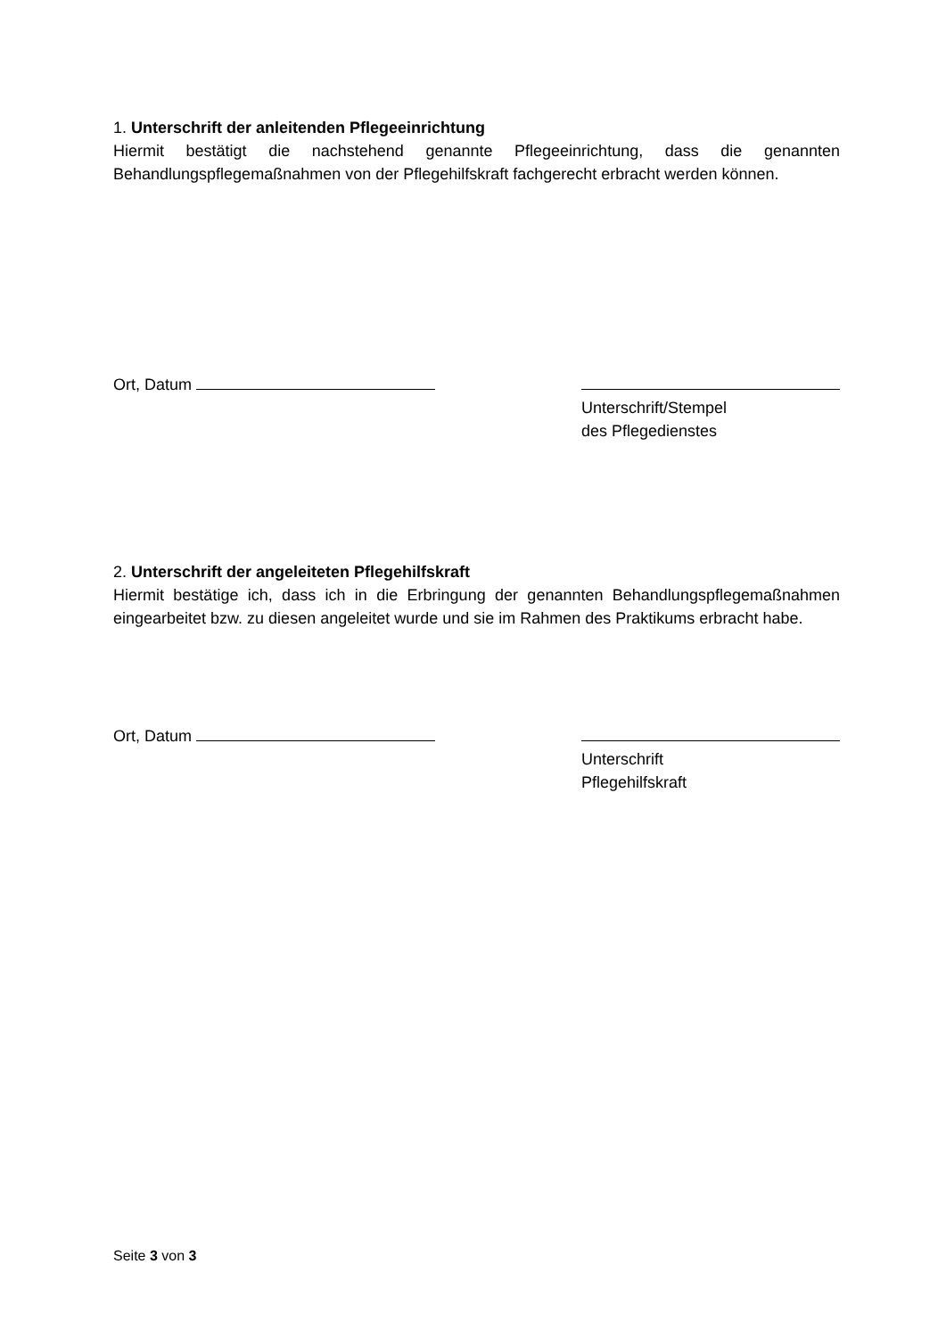1. Unterschrift der anleitenden Pflegeeinrichtung
Hiermit bestätigt die nachstehend genannte Pflegeeinrichtung, dass die genannten Behandlungspflegemaßnahmen von der Pflegehilfskraft fachgerecht erbracht werden können.
Ort, Datum
Unterschrift/Stempel
des Pflegedienstes
2. Unterschrift der angeleiteten Pflegehilfskraft
Hiermit bestätige ich, dass ich in die Erbringung der genannten Behandlungspflegemaßnahmen eingearbeitet bzw. zu diesen angeleitet wurde und sie im Rahmen des Praktikums erbracht habe.
Ort, Datum
Unterschrift
Pflegehilfskraft
Seite 3 von 3